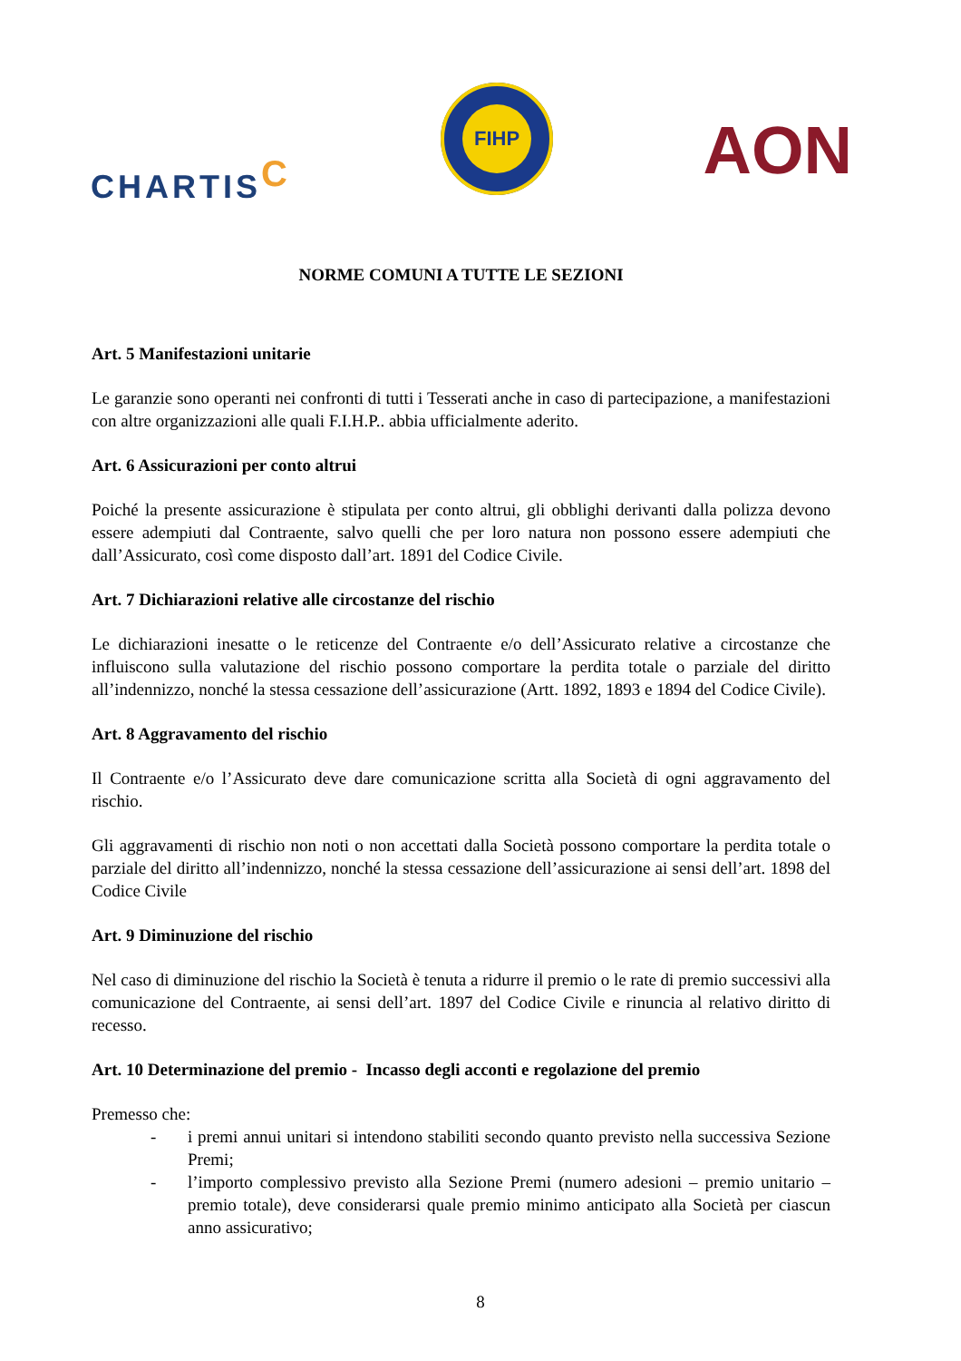CHARTISC
FIHP
AON
NORME COMUNI A TUTTE LE SEZIONI
Art. 5 Manifestazioni unitarie
Le garanzie sono operanti nei confronti di tutti i Tesserati anche in caso di partecipazione, a manifestazioni con altre organizzazioni alle quali F.I.H.P.. abbia ufficialmente aderito.
Art. 6 Assicurazioni per conto altrui
Poiché la presente assicurazione è stipulata per conto altrui, gli obblighi derivanti dalla polizza devono essere adempiuti dal Contraente, salvo quelli che per loro natura non possono essere adempiuti che dall’Assicurato, così come disposto dall’art. 1891 del Codice Civile.
Art. 7 Dichiarazioni relative alle circostanze del rischio
Le dichiarazioni inesatte o le reticenze del Contraente e/o dell’Assicurato relative a circostanze che influiscono sulla valutazione del rischio possono comportare la perdita totale o parziale del diritto all’indennizzo, nonché la stessa cessazione dell’assicurazione (Artt. 1892, 1893 e 1894 del Codice Civile).
Art. 8 Aggravamento del rischio
Il Contraente e/o l’Assicurato deve dare comunicazione scritta alla Società di ogni aggravamento del rischio.
Gli aggravamenti di rischio non noti o non accettati dalla Società possono comportare la perdita totale o parziale del diritto all’indennizzo, nonché la stessa cessazione dell’assicurazione ai sensi dell’art. 1898 del Codice Civile
Art. 9 Diminuzione del rischio
Nel caso di diminuzione del rischio la Società è tenuta a ridurre il premio o le rate di premio successivi alla comunicazione del Contraente, ai sensi dell’art. 1897 del Codice Civile e rinuncia al relativo diritto di recesso.
Art. 10 Determinazione del premio - Incasso degli acconti e regolazione del premio
Premesso che:
- i premi annui unitari si intendono stabiliti secondo quanto previsto nella successiva Sezione Premi;
- l’importo complessivo previsto alla Sezione Premi (numero adesioni – premio unitario – premio totale), deve considerarsi quale premio minimo anticipato alla Società per ciascun anno assicurativo;
8